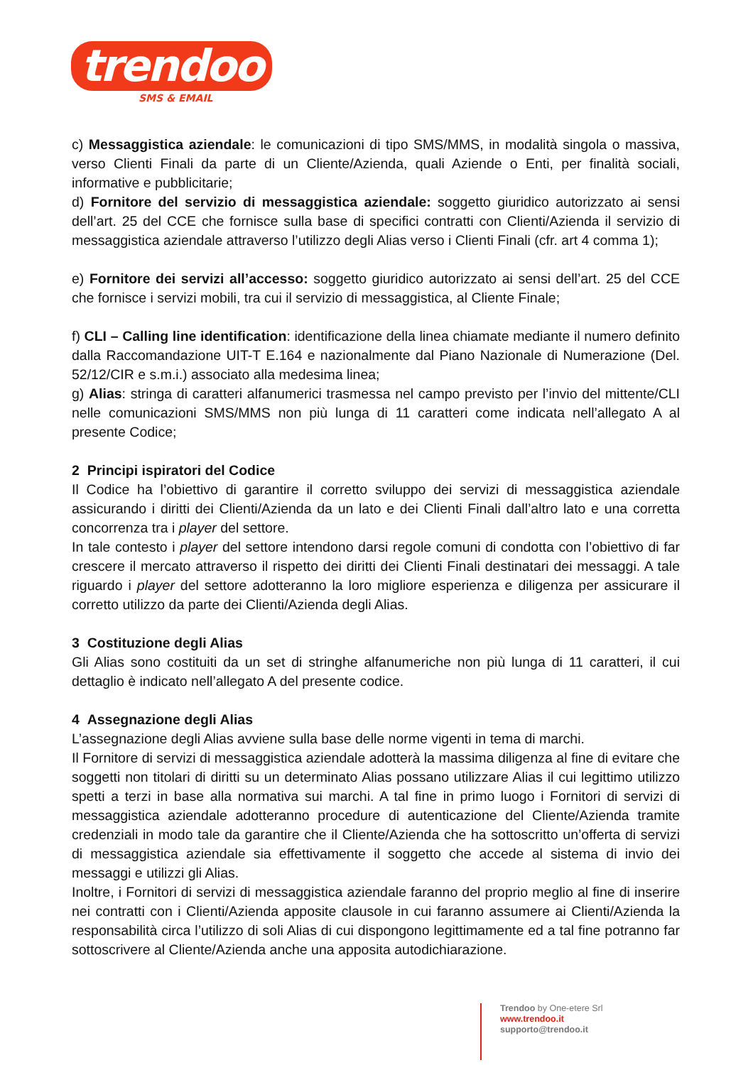trendoo
SMS & EMAIL
c) Messaggistica aziendale: le comunicazioni di tipo SMS/MMS, in modalità singola o massiva, verso Clienti Finali da parte di un Cliente/Azienda, quali Aziende o Enti, per finalità sociali, informative e pubblicitarie;
d) Fornitore del servizio di messaggistica aziendale: soggetto giuridico autorizzato ai sensi dell’art. 25 del CCE che fornisce sulla base di specifici contratti con Clienti/Azienda il servizio di messaggistica aziendale attraverso l’utilizzo degli Alias verso i Clienti Finali (cfr. art 4 comma 1);
e) Fornitore dei servizi all’accesso: soggetto giuridico autorizzato ai sensi dell’art. 25 del CCE che fornisce i servizi mobili, tra cui il servizio di messaggistica, al Cliente Finale;
f) CLI – Calling line identification: identificazione della linea chiamate mediante il numero definito dalla Raccomandazione UIT-T E.164 e nazionalmente dal Piano Nazionale di Numerazione (Del. 52/12/CIR e s.m.i.) associato alla medesima linea;
g) Alias: stringa di caratteri alfanumerici trasmessa nel campo previsto per l’invio del mittente/CLI nelle comunicazioni SMS/MMS non più lunga di 11 caratteri come indicata nell’allegato A al presente Codice;
2 Principi ispiratori del Codice
Il Codice ha l’obiettivo di garantire il corretto sviluppo dei servizi di messaggistica aziendale assicurando i diritti dei Clienti/Azienda da un lato e dei Clienti Finali dall’altro lato e una corretta concorrenza tra i player del settore.
In tale contesto i player del settore intendono darsi regole comuni di condotta con l’obiettivo di far crescere il mercato attraverso il rispetto dei diritti dei Clienti Finali destinatari dei messaggi. A tale riguardo i player del settore adotteranno la loro migliore esperienza e diligenza per assicurare il corretto utilizzo da parte dei Clienti/Azienda degli Alias.
3 Costituzione degli Alias
Gli Alias sono costituiti da un set di stringhe alfanumeriche non più lunga di 11 caratteri, il cui dettaglio è indicato nell’allegato A del presente codice.
4 Assegnazione degli Alias
L’assegnazione degli Alias avviene sulla base delle norme vigenti in tema di marchi.
Il Fornitore di servizi di messaggistica aziendale adotterà la massima diligenza al fine di evitare che soggetti non titolari di diritti su un determinato Alias possano utilizzare Alias il cui legittimo utilizzo spetti a terzi in base alla normativa sui marchi. A tal fine in primo luogo i Fornitori di servizi di messaggistica aziendale adotteranno procedure di autenticazione del Cliente/Azienda tramite credenziali in modo tale da garantire che il Cliente/Azienda che ha sottoscritto un’offerta di servizi di messaggistica aziendale sia effettivamente il soggetto che accede al sistema di invio dei messaggi e utilizzi gli Alias.
Inoltre, i Fornitori di servizi di messaggistica aziendale faranno del proprio meglio al fine di inserire nei contratti con i Clienti/Azienda apposite clausole in cui faranno assumere ai Clienti/Azienda la responsabilità circa l’utilizzo di soli Alias di cui dispongono legittimamente ed a tal fine potranno far sottoscrivere al Cliente/Azienda anche una apposita autodichiarazione.
Trendoo by One-etere Srl
www.trendoo.it
supporto@trendoo.it